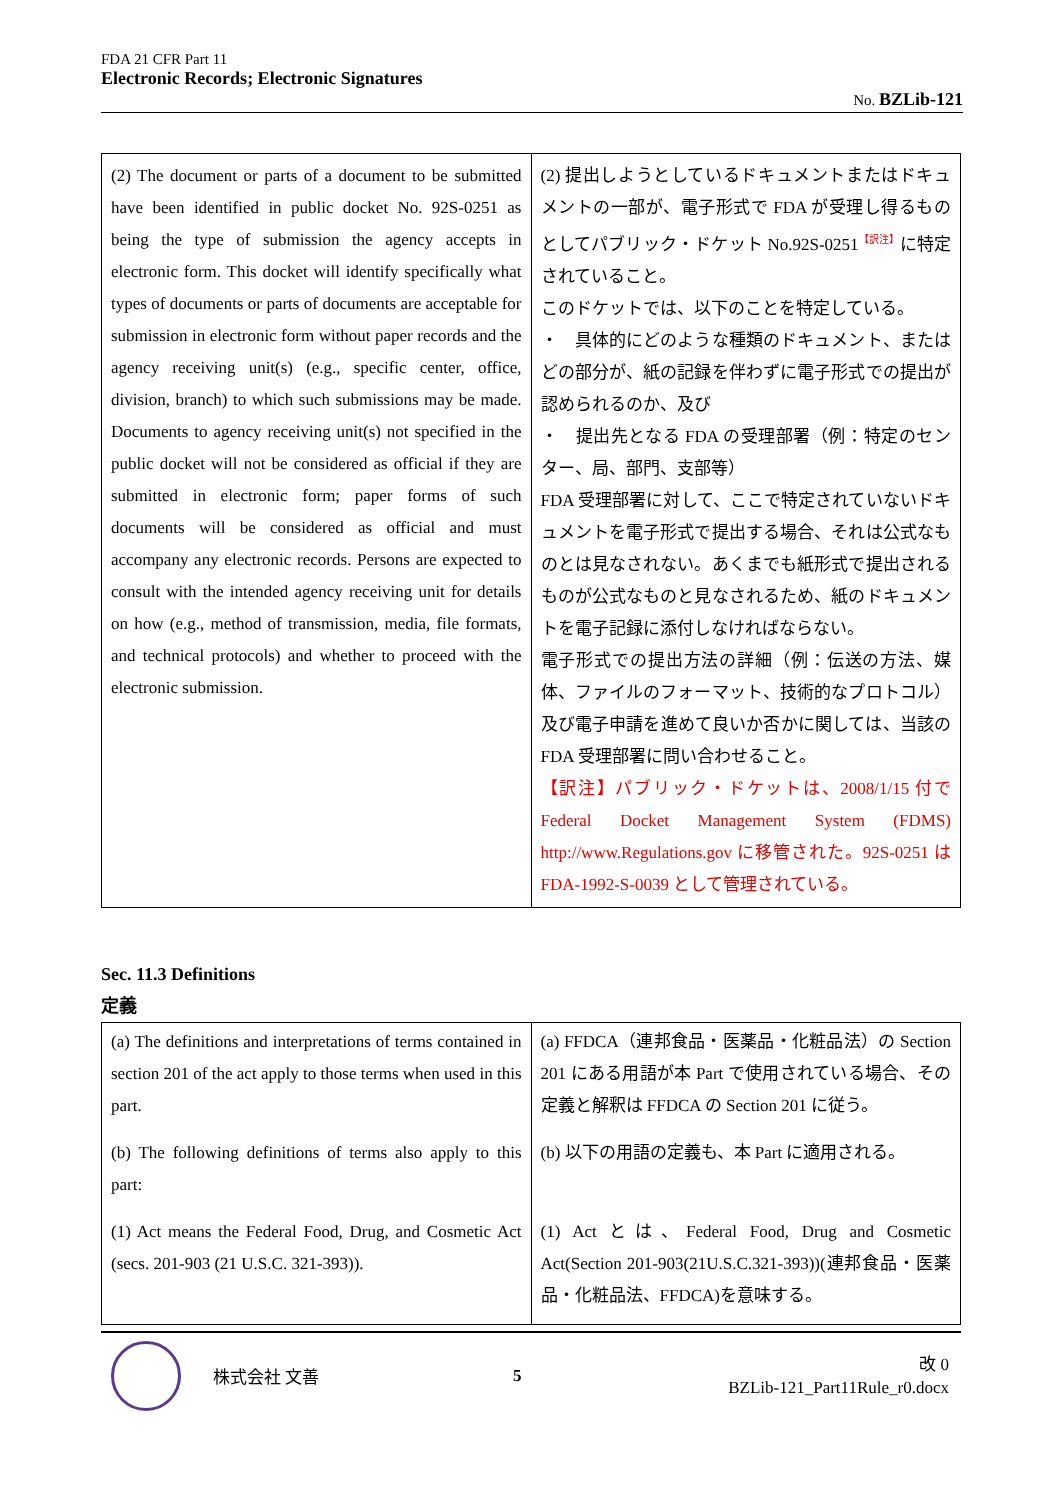FDA 21 CFR Part 11
Electronic Records; Electronic Signatures
No. BZLib-121
| (2) The document or parts of a document to be submitted have been identified in public docket No. 92S-0251 as being the type of submission the agency accepts in electronic form. This docket will identify specifically what types of documents or parts of documents are acceptable for submission in electronic form without paper records and the agency receiving unit(s) (e.g., specific center, office, division, branch) to which such submissions may be made. Documents to agency receiving unit(s) not specified in the public docket will not be considered as official if they are submitted in electronic form; paper forms of such documents will be considered as official and must accompany any electronic records. Persons are expected to consult with the intended agency receiving unit for details on how (e.g., method of transmission, media, file formats, and technical protocols) and whether to proceed with the electronic submission. | (2) 提出しようとしているドキュメントまたはドキュメントの一部が、電子形式で FDA が受理し得るものとしてパブリック・ドケット No.92S-0251<sup>【訳注】</sup>に特定されていること。 このドケットでは、以下のことを特定している。 ・ 具体的にどのような種類のドキュメント、またはどの部分が、紙の記録を伴わずに電子形式での提出が認められるのか、及び ・ 提出先となる FDA の受理部署（例：特定のセンター、局、部門、支部等） FDA 受理部署に対して、ここで特定されていないドキュメントを電子形式で提出する場合、それは公式なものとは見なされない。あくまでも紙形式で提出されるものが公式なものと見なされるため、紙のドキュメントを電子記録に添付しなければならない。 電子形式での提出方法の詳細（例：伝送の方法、媒体、ファイルのフォーマット、技術的なプロトコル）及び電子申請を進めて良いか否かに関しては、当該の FDA 受理部署に問い合わせること。 【訳注】パブリック・ドケットは、2008/1/15 付で Federal Docket Management System (FDMS) http://www.Regulations.gov に移管された。92S-0251 は FDA-1992-S-0039 として管理されている。 |
Sec. 11.3 Definitions
定義
| (a) The definitions and interpretations of terms contained in section 201 of the act apply to those terms when used in this part. | (a) FFDCA（連邦食品・医薬品・化粧品法）の Section 201 にある用語が本 Part で使用されている場合、その定義と解釈は FFDCA の Section 201 に従う。 |
| (b) The following definitions of terms also apply to this part: | (b) 以下の用語の定義も、本 Part に適用される。 |
| (1) Act means the Federal Food, Drug, and Cosmetic Act (secs. 201-903 (21 U.S.C. 321-393)). | (1) Act とは、Federal Food, Drug and Cosmetic Act(Section 201-903(21U.S.C.321-393))(連邦食品・医薬品・化粧品法、FFDCA)を意味する。 |
株式会社 文善 5
改 0
BZLib-121_Part11Rule_r0.docx